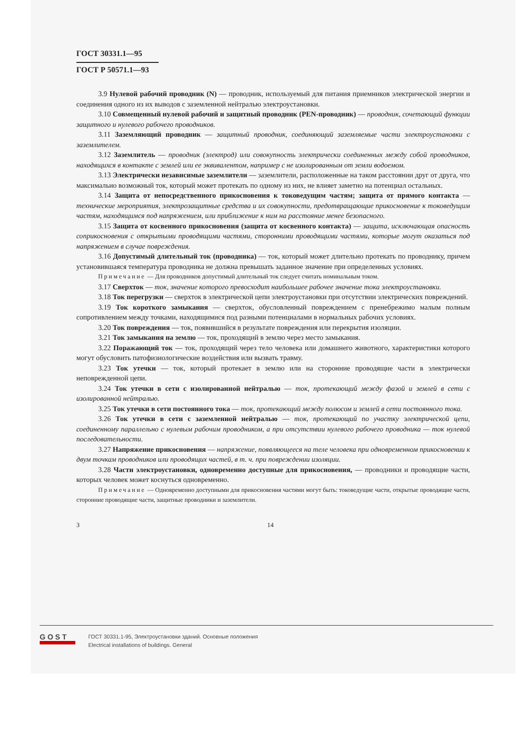ГОСТ 30331.1—95
ГОСТ Р 50571.1—93
3.9 Нулевой рабочий проводник (N) — проводник, используемый для питания приемников электрической энергии и соединения одного из их выводов с заземленной нейтралью электроустановки.
3.10 Совмещенный нулевой рабочий и защитный проводник (PEN-проводник) — проводник, сочетающий функции защитного и нулевого рабочего проводников.
3.11 Заземляющий проводник — защитный проводник, соединяющий заземляемые части электроустановки с заземлителем.
3.12 Заземлитель — проводник (электрод) или совокупность электрически соединенных между собой проводников, находящихся в контакте с землей или ее эквивалентом, например с не изолированным от земли водоемом.
3.13 Электрически независимые заземлители — заземлители, расположенные на таком расстоянии друг от друга, что максимально возможный ток, который может протекать по одному из них, не влияет заметно на потенциал остальных.
3.14 Защита от непосредственного прикосновения к токоведущим частям; защита от прямого контакта — технические мероприятия, электрозащитные средства и их совокупности, предотвращающие прикосновение к токоведущим частям, находящимся под напряжением, или приближение к ним на расстояние менее безопасного.
3.15 Защита от косвенного прикосновения (защита от косвенного контакта) — защита, исключающая опасность соприкосновения с открытыми проводящими частями, сторонними проводящими частями, которые могут оказаться под напряжением в случае повреждения.
3.16 Допустимый длительный ток (проводника) — ток, который может длительно протекать по проводнику, причем установившаяся температура проводника не должна превышать заданное значение при определенных условиях.
Примечание — Для проводников допустимый длительный ток следует считать номинальным током.
3.17 Сверхток — ток, значение которого превосходит наибольшее рабочее значение тока электроустановки.
3.18 Ток перегрузки — сверхток в электрической цепи электроустановки при отсутствии электрических повреждений.
3.19 Ток короткого замыкания — сверхток, обусловленный повреждением с пренебрежимо малым полным сопротивлением между точками, находящимися под разными потенциалами в нормальных рабочих условиях.
3.20 Ток повреждения — ток, появившийся в результате повреждения или перекрытия изоляции.
3.21 Ток замыкания на землю — ток, проходящий в землю через место замыкания.
3.22 Поражающий ток — ток, проходящий через тело человека или домашнего животного, характеристики которого могут обусловить патофизиологические воздействия или вызвать травму.
3.23 Ток утечки — ток, который протекает в землю или на сторонние проводящие части в электрически неповрежденной цепи.
3.24 Ток утечки в сети с изолированной нейтралью — ток, протекающий между фазой и землей в сети с изолированной нейтралью.
3.25 Ток утечки в сети постоянного тока — ток, протекающий между полюсом и землей в сети постоянного тока.
3.26 Ток утечки в сети с заземленной нейтралью — ток, протекающий по участку электрической цепи, соединенному параллельно с нулевым рабочим проводником, а при отсутствии нулевого рабочего проводника — ток нулевой последовательности.
3.27 Напряжение прикосновения — напряжение, появляющееся на теле человека при одновременном прикосновении к двум точкам проводников или проводящих частей, в т. ч. при повреждении изоляции.
3.28 Части электроустановки, одновременно доступные для прикосновения, — проводники и проводящие части, которых человек может коснуться одновременно.
Примечание — Одновременно доступными для прикосновения частями могут быть: токоведущие части, открытые проводящие части, сторонние проводящие части, защитные проводники и заземлители.
3 14
GOST
ГОСТ 30331.1-95, Электроустановки зданий. Основные положения
Electrical installations of buildings. General